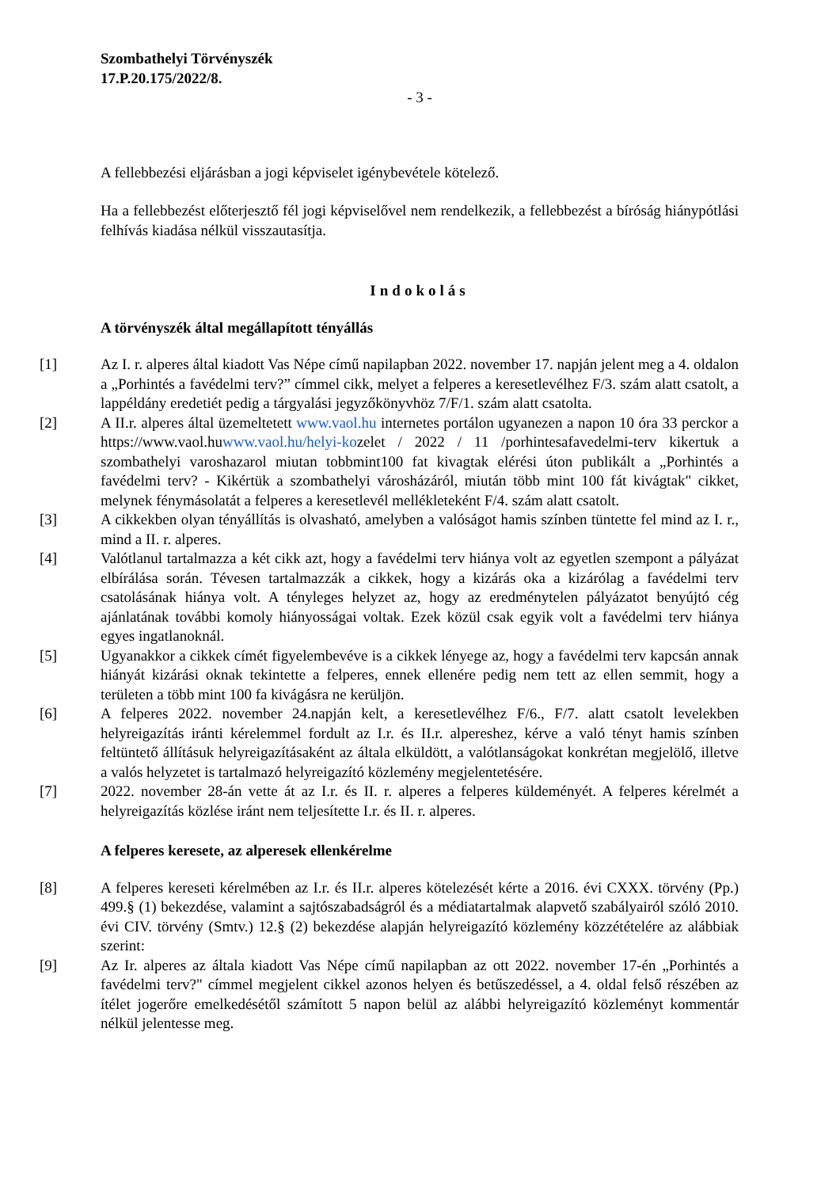Szombathelyi Törvényszék
17.P.20.175/2022/8.
- 3 -
A fellebbezési eljárásban a jogi képviselet igénybevétele kötelező.
Ha a fellebbezést előterjesztő fél jogi képviselővel nem rendelkezik, a fellebbezést a bíróság hiánypótlási felhívás kiadása nélkül visszautasítja.
Indokolás
A törvényszék által megállapított tényállás
[1] Az I. r. alperes által kiadott Vas Népe című napilapban 2022. november 17. napján jelent meg a 4. oldalon a „Porhintés a favédelmi terv?” címmel cikk, melyet a felperes a keresetlevélhez F/3. szám alatt csatolt, a lappéldány eredetiét pedig a tárgyalási jegyzőkönyvhöz 7/F/1. szám alatt csatolta.
[2] A II.r. alperes által üzemeltetett www.vaol.hu internetes portálon ugyanezen a napon 10 óra 33 perckor a https://www.vaol.huwww.vaol.hu/helyi-kozelet / 2022 / 11 /porhintesafavedelmi-terv kikertuk a szombathelyi varoshazarol miutan tobbmint100 fat kivagtak elérési úton publikált a „Porhintés a favédelmi terv? - Kikértük a szombathelyi városházáról, miután több mint 100 fát kivágtak" cikket, melynek fénymásolatát a felperes a keresetlevél mellékleteként F/4. szám alatt csatolt.
[3] A cikkekben olyan tényállítás is olvasható, amelyben a valóságot hamis színben tüntette fel mind az I. r., mind a II. r. alperes.
[4] Valótlanul tartalmazza a két cikk azt, hogy a favédelmi terv hiánya volt az egyetlen szempont a pályázat elbírálása során. Tévesen tartalmazzák a cikkek, hogy a kizárás oka a kizárólag a favédelmi terv csatolásának hiánya volt. A tényleges helyzet az, hogy az eredménytelen pályázatot benyújtó cég ajánlatának további komoly hiányosságai voltak. Ezek közül csak egyik volt a favédelmi terv hiánya egyes ingatlanoknál.
[5] Ugyanakkor a cikkek címét figyelembevéve is a cikkek lényege az, hogy a favédelmi terv kapcsán annak hiányát kizárási oknak tekintette a felperes, ennek ellenére pedig nem tett az ellen semmit, hogy a területen a több mint 100 fa kivágásra ne kerüljön.
[6] A felperes 2022. november 24.napján kelt, a keresetlevélhez F/6., F/7. alatt csatolt levelekben helyreigazítás iránti kérelemmel fordult az I.r. és II.r. alpereshez, kérve a való tényt hamis színben feltüntető állításuk helyreigazításaként az általa elküldött, a valótlanságokat konkrétan megjelölő, illetve a valós helyzetet is tartalmazó helyreigazító közlemény megjelentetésére.
[7] 2022. november 28-án vette át az I.r. és II. r. alperes a felperes küldeményét. A felperes kérelmét a helyreigazítás közlése iránt nem teljesítette I.r. és II. r. alperes.
A felperes keresete, az alperesek ellenkérelme
[8] A felperes kereseti kérelmében az I.r. és II.r. alperes kötelezését kérte a 2016. évi CXXX. törvény (Pp.) 499.§ (1) bekezdése, valamint a sajtószabadságról és a médiatartalmak alapvető szabályairól szóló 2010. évi CIV. törvény (Smtv.) 12.§ (2) bekezdése alapján helyreigazító közlemény közzétételére az alábbiak szerint:
[9] Az Ir. alperes az általa kiadott Vas Népe című napilapban az ott 2022. november 17-én „Porhintés a favédelmi terv?" címmel megjelent cikkel azonos helyen és betűszedéssel, a 4. oldal felső részében az ítélet jogerőre emelkedésétől számított 5 napon belül az alábbi helyreigazító közleményt kommentár nélkül jelentesse meg.